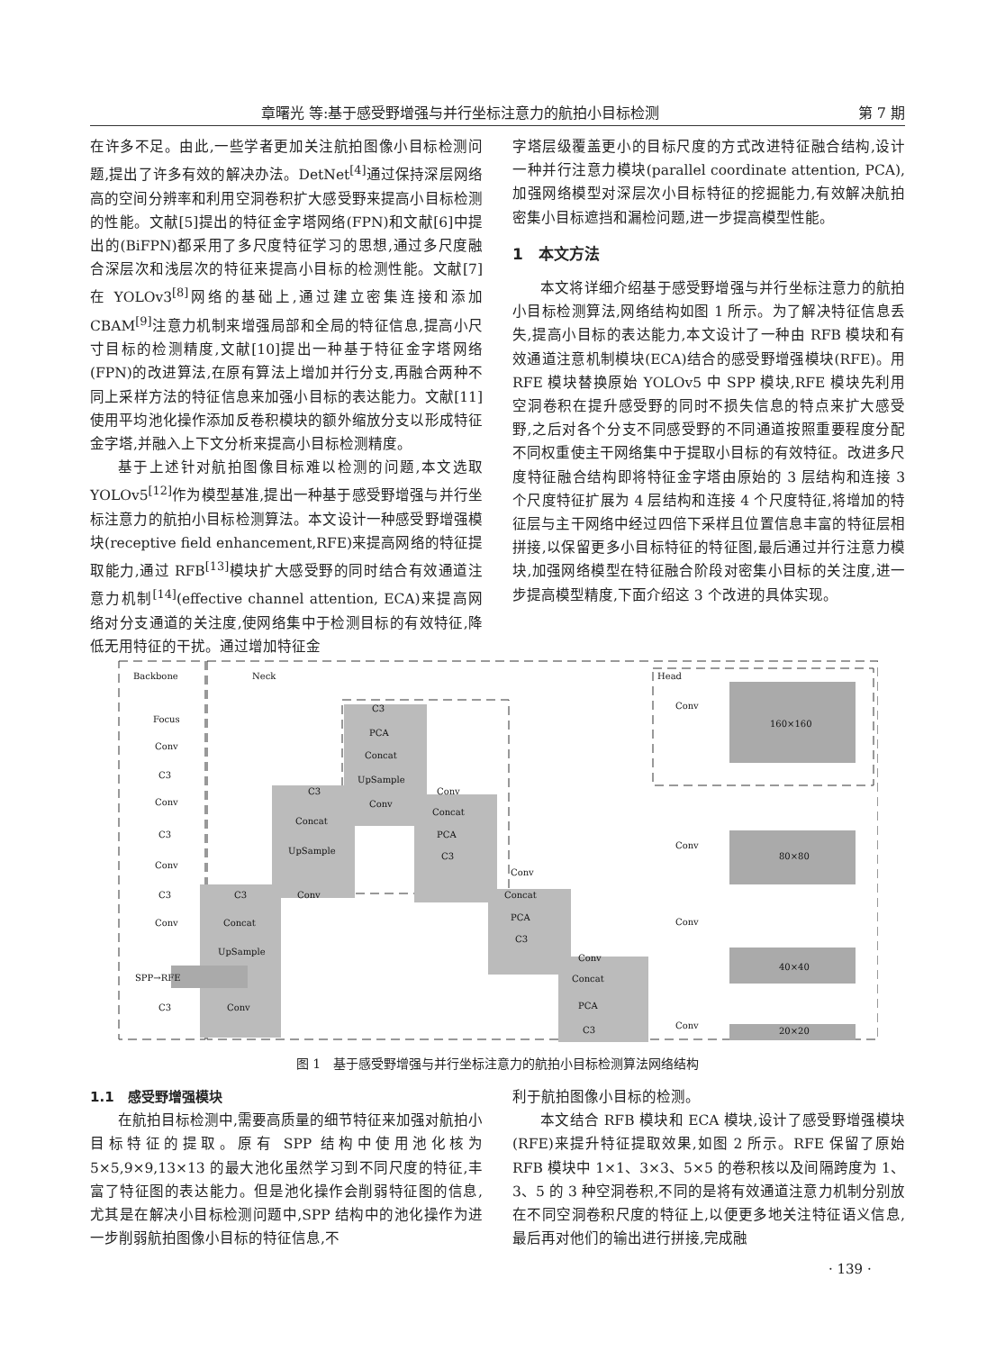章曙光 等:基于感受野增强与并行坐标注意力的航拍小目标检测 第 7 期
在许多不足。由此,一些学者更加关注航拍图像小目标检测问题,提出了许多有效的解决办法。DetNet<sup>[4]</sup>通过保持深层网络高的空间分辨率和利用空洞卷积扩大感受野来提高小目标检测的性能。文献[5]提出的特征金字塔网络(FPN)和文献[6]中提出的(BiFPN)都采用了多尺度特征学习的思想,通过多尺度融合深层次和浅层次的特征来提高小目标的检测性能。文献[7]在 YOLOv3<sup>[8]</sup>网络的基础上,通过建立密集连接和添加 CBAM<sup>[9]</sup>注意力机制来增强局部和全局的特征信息,提高小尺寸目标的检测精度,文献[10]提出一种基于特征金字塔网络(FPN)的改进算法,在原有算法上增加并行分支,再融合两种不同上采样方法的特征信息来加强小目标的表达能力。文献[11]使用平均池化操作添加反卷积模块的额外缩放分支以形成特征金字塔,并融入上下文分析来提高小目标检测精度。
基于上述针对航拍图像目标难以检测的问题,本文选取 YOLOv5<sup>[12]</sup>作为模型基准,提出一种基于感受野增强与并行坐标注意力的航拍小目标检测算法。本文设计一种感受野增强模块(receptive field enhancement,RFE)来提高网络的特征提取能力,通过 RFB<sup>[13]</sup>模块扩大感受野的同时结合有效通道注意力机制<sup>[14]</sup>(effective channel attention, ECA)来提高网络对分支通道的关注度,使网络集中于检测目标的有效特征,降低无用特征的干扰。通过增加特征金
字塔层级覆盖更小的目标尺度的方式改进特征融合结构,设计一种并行注意力模块(parallel coordinate attention, PCA),加强网络模型对深层次小目标特征的挖掘能力,有效解决航拍密集小目标遮挡和漏检问题,进一步提高模型性能。
1　本文方法
本文将详细介绍基于感受野增强与并行坐标注意力的航拍小目标检测算法,网络结构如图 1 所示。为了解决特征信息丢失,提高小目标的表达能力,本文设计了一种由 RFB 模块和有效通道注意机制模块(ECA)结合的感受野增强模块(RFE)。用 RFE 模块替换原始 YOLOv5 中 SPP 模块,RFE 模块先利用空洞卷积在提升感受野的同时不损失信息的特点来扩大感受野,之后对各个分支不同感受野的不同通道按照重要程度分配不同权重使主干网络集中于提取小目标的有效特征。改进多尺度特征融合结构即将特征金字塔由原始的 3 层结构和连接 3 个尺度特征扩展为 4 层结构和连接 4 个尺度特征,将增加的特征层与主干网络中经过四倍下采样且位置信息丰富的特征层相拼接,以保留更多小目标特征的特征图,最后通过并行注意力模块,加强网络模型在特征融合阶段对密集小目标的关注度,进一步提高模型精度,下面介绍这 3 个改进的具体实现。
Backbone
Neck
Head
Focus
Conv
C3
Conv
C3
Conv
C3
Conv
SPP→RFE
C3
C3
Concat
UpSample
Conv
C3
Concat
UpSample
Conv
C3
PCA
Concat
UpSample
Conv
Conv
Concat
PCA
C3
Conv
Concat
PCA
C3
Conv
Concat
PCA
C3
Conv
Conv
Conv
Conv
160×160
80×80
40×40
20×20
图 1　基于感受野增强与并行坐标注意力的航拍小目标检测算法网络结构
1.1　感受野增强模块
在航拍目标检测中,需要高质量的细节特征来加强对航拍小目标特征的提取。原有 SPP 结构中使用池化核为 5×5,9×9,13×13 的最大池化虽然学习到不同尺度的特征,丰富了特征图的表达能力。但是池化操作会削弱特征图的信息,尤其是在解决小目标检测问题中,SPP 结构中的池化操作为进一步削弱航拍图像小目标的特征信息,不
利于航拍图像小目标的检测。
本文结合 RFB 模块和 ECA 模块,设计了感受野增强模块(RFE)来提升特征提取效果,如图 2 所示。RFE 保留了原始 RFB 模块中 1×1、3×3、5×5 的卷积核以及间隔跨度为 1、3、5 的 3 种空洞卷积,不同的是将有效通道注意力机制分别放在不同空洞卷积尺度的特征上,以便更多地关注特征语义信息,最后再对他们的输出进行拼接,完成融
· 139 ·